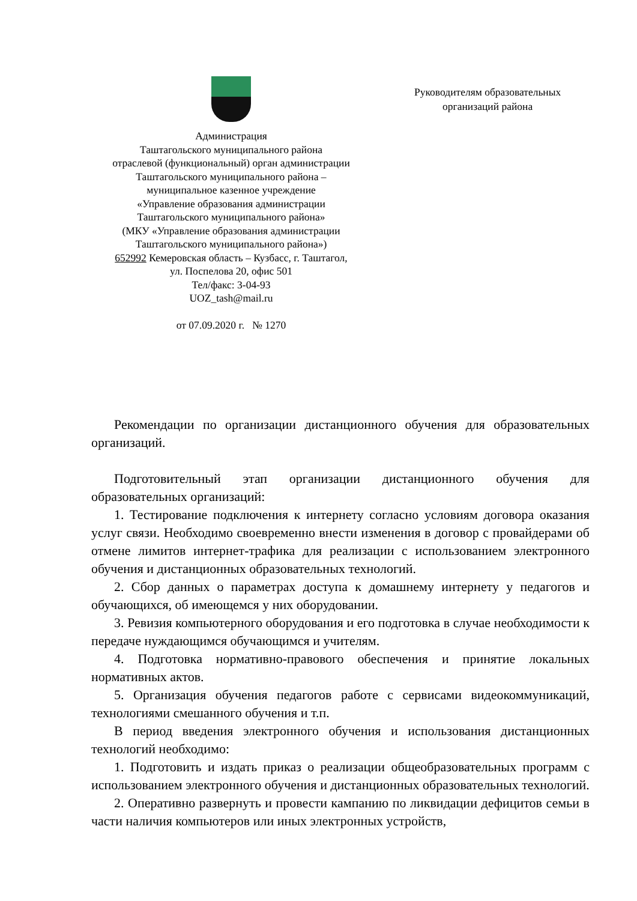Администрация
Таштагольского муниципального района
отраслевой (функциональный) орган администрации
Таштагольского муниципального района –
муниципальное казенное учреждение
«Управление образования администрации
Таштагольского муниципального района»
(МКУ «Управление образования администрации
Таштагольского муниципального района»)
652992 Кемеровская область – Кузбасс, г. Таштагол,
ул. Поспелова 20, офис 501
Тел/факс: 3-04-93
UOZ_tash@mail.ru
от 07.09.2020 г. № 1270
Руководителям образовательных
организаций района
Рекомендации по организации дистанционного обучения для образовательных организаций.
Подготовительный этап организации дистанционного обучения для образовательных организаций:
1. Тестирование подключения к интернету согласно условиям договора оказания услуг связи. Необходимо своевременно внести изменения в договор с провайдерами об отмене лимитов интернет-трафика для реализации с использованием электронного обучения и дистанционных образовательных технологий.
2. Сбор данных о параметрах доступа к домашнему интернету у педагогов и обучающихся, об имеющемся у них оборудовании.
3. Ревизия компьютерного оборудования и его подготовка в случае необходимости к передаче нуждающимся обучающимся и учителям.
4. Подготовка нормативно-правового обеспечения и принятие локальных нормативных актов.
5. Организация обучения педагогов работе с сервисами видеокоммуникаций, технологиями смешанного обучения и т.п.
В период введения электронного обучения и использования дистанционных технологий необходимо:
1. Подготовить и издать приказ о реализации общеобразовательных программ с использованием электронного обучения и дистанционных образовательных технологий.
2. Оперативно развернуть и провести кампанию по ликвидации дефицитов семьи в части наличия компьютеров или иных электронных устройств,